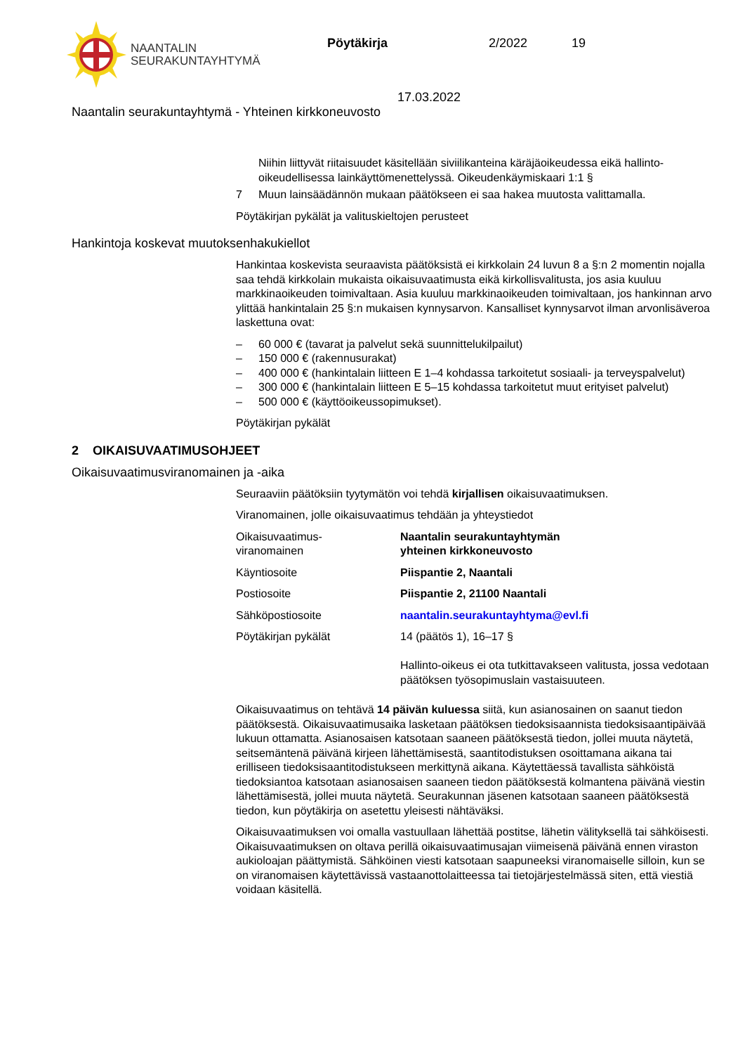NAANTALIN
SEURAKUNTAYHTYMÄ
Pöytäkirja 2/2022 19
17.03.2022
Naantalin seurakuntayhtymä - Yhteinen kirkkoneuvosto
Niihin liittyvät riitaisuudet käsitellään siviilikanteina käräjäoikeudessa eikä hallinto-oikeudellisessa lainkäyttömenettelyssä. Oikeudenkäymiskaari 1:1 §
7 Muun lainsäädännön mukaan päätökseen ei saa hakea muutosta valittamalla.
Pöytäkirjan pykälät ja valituskieltojen perusteet
Hankintoja koskevat muutoksenhakukiellot
Hankintaa koskevista seuraavista päätöksistä ei kirkkolain 24 luvun 8 a §:n 2 momentin nojalla saa tehdä kirkkolain mukaista oikaisuvaatimusta eikä kirkollisvalitusta, jos asia kuuluu markkinaoikeuden toimivaltaan. Asia kuuluu markkinaoikeuden toimivaltaan, jos hankinnan arvo ylittää hankintalain 25 §:n mukaisen kynnysarvon. Kansalliset kynnysarvot ilman arvonlisäveroa laskettuna ovat:
– 60 000 € (tavarat ja palvelut sekä suunnittelukilpailut)
– 150 000 € (rakennusurakat)
– 400 000 € (hankintalain liitteen E 1–4 kohdassa tarkoitetut sosiaali- ja terveyspalvelut)
– 300 000 € (hankintalain liitteen E 5–15 kohdassa tarkoitetut muut erityiset palvelut)
– 500 000 € (käyttöoikeussopimukset).
Pöytäkirjan pykälät
2 OIKAISUVAATIMUSOHJEET
Oikaisuvaatimusviranomainen ja -aika
Seuraaviin päätöksiin tyytymätön voi tehdä kirjallisen oikaisuvaatimuksen.
Viranomainen, jolle oikaisuvaatimus tehdään ja yhteystiedot
| Oikaisuvaatimus- viranomainen | Naantalin seurakuntayhtymän yhteinen kirkkoneuvosto |
| Käyntiosoite | Piispantie 2, Naantali |
| Postiosoite | Piispantie 2, 21100 Naantali |
| Sähköpostiosoite | naantalin.seurakuntayhtyma@evl.fi |
| Pöytäkirjan pykälät | 14 (päätös 1), 16–17 § Hallinto-oikeus ei ota tutkittavakseen valitusta, jossa vedotaan päätöksen työsopimuslain vastaisuuteen. |
Oikaisuvaatimus on tehtävä 14 päivän kuluessa siitä, kun asianosainen on saanut tiedon päätöksestä. Oikaisuvaatimusaika lasketaan päätöksen tiedoksisaannista tiedoksisaantipäivää lukuun ottamatta. Asianosaisen katsotaan saaneen päätöksestä tiedon, jollei muuta näytetä, seitsemäntenä päivänä kirjeen lähettämisestä, saantitodistuksen osoittamana aikana tai erilliseen tiedoksisaantitodistukseen merkittynä aikana. Käytettäessä tavallista sähköistä tiedoksiantoa katsotaan asianosaisen saaneen tiedon päätöksestä kolmantena päivänä viestin lähettämisestä, jollei muuta näytetä. Seurakunnan jäsenen katsotaan saaneen päätöksestä tiedon, kun pöytäkirja on asetettu yleisesti nähtäväksi.
Oikaisuvaatimuksen voi omalla vastuullaan lähettää postitse, lähetin välityksellä tai sähköisesti. Oikaisuvaatimuksen on oltava perillä oikaisuvaatimusajan viimeisenä päivänä ennen viraston aukioloajan päättymistä. Sähköinen viesti katsotaan saapuneeksi viranomaiselle silloin, kun se on viranomaisen käytettävissä vastaanottolaitteessa tai tietojärjestelmässä siten, että viestiä voidaan käsitellä.